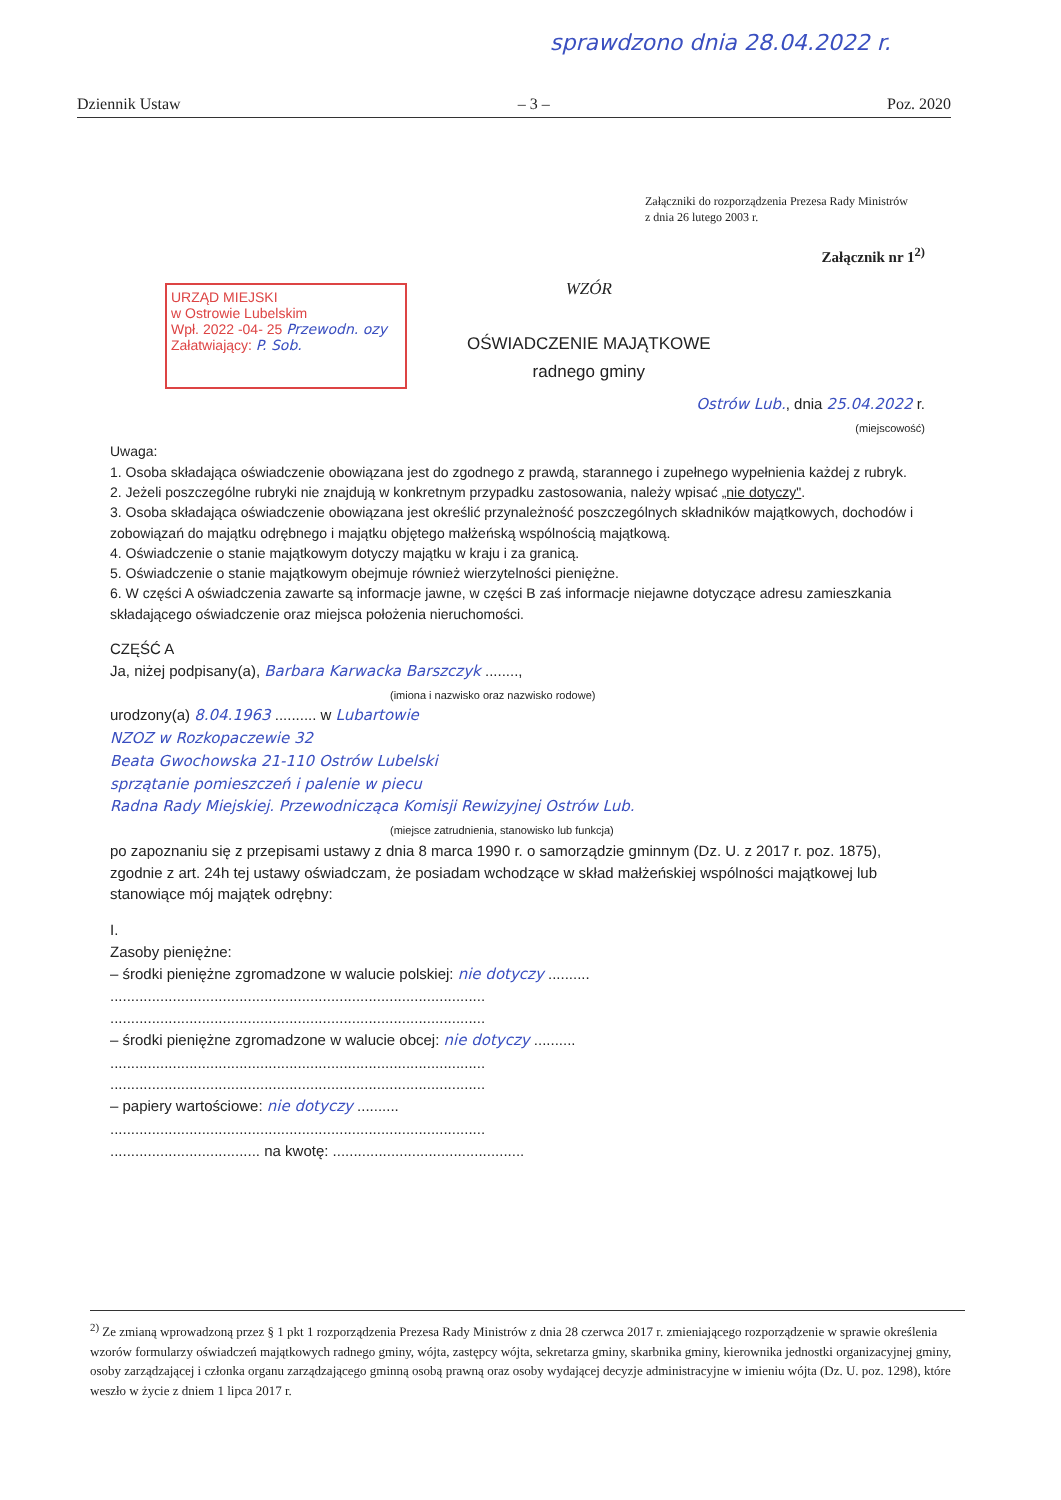spraw­dzono dnia 28.04.2022 r.
Dziennik Ustaw – 3 – Poz. 2020
Załączniki do rozporządzenia Prezesa Rady Ministrów
z dnia 26 lutego 2003 r.
Załącznik nr 1<sup>2)</sup>
URZĄD MIEJSKI
w Ostrowie Lubelskim
Wpł. 2022 -04- 25 Przewodn. ozy
Załatwiający: P. Sob.
WZÓR
OŚWIADCZENIE MAJĄTKOWE
radnego gminy
Ostrów Lub., dnia 25.04.2022 r.
(miejscowość)
Uwaga:
1. Osoba składająca oświadczenie obowiązana jest do zgodnego z prawdą, starannego i zupełnego wypełnienia każdej z rubryk.
2. Jeżeli poszczególne rubryki nie znajdują w konkretnym przypadku zastosowania, należy wpisać „nie dotyczy".
3. Osoba składająca oświadczenie obowiązana jest określić przynależność poszczególnych składników majątkowych, dochodów i zobowiązań do majątku odrębnego i majątku objętego małżeńską wspólnością majątkową.
4. Oświadczenie o stanie majątkowym dotyczy majątku w kraju i za granicą.
5. Oświadczenie o stanie majątkowym obejmuje również wierzytelności pieniężne.
6. W części A oświadczenia zawarte są informacje jawne, w części B zaś informacje niejawne dotyczące adresu zamieszkania składającego oświadczenie oraz miejsca położenia nieruchomości.
CZĘŚĆ A
Ja, niżej podpisany(a), Barbara Karwacka Barszczyk ........,
(imiona i nazwisko oraz nazwisko rodowe)
urodzony(a) 8.04.1963 .......... w Lubartowie
NZOZ w Rozkopaczewie 32
Beata Gwochowska 21-110 Ostrów Lubelski
sprzątanie pomieszczeń i palenie w piecu
Radna Rady Miejskiej. Przewodnicząca Komisji Rewizyjnej Ostrów Lub.
(miejsce zatrudnienia, stanowisko lub funkcja)
po zapoznaniu się z przepisami ustawy z dnia 8 marca 1990 r. o samorządzie gminnym (Dz. U. z 2017 r. poz. 1875), zgodnie z art. 24h tej ustawy oświadczam, że posiadam wchodzące w skład małżeńskiej wspólności majątkowej lub stanowiące mój majątek odrębny:
I.
Zasoby pieniężne:
– środki pieniężne zgromadzone w walucie polskiej: nie dotyczy ..........
..........................................................................................
..........................................................................................
– środki pieniężne zgromadzone w walucie obcej: nie dotyczy ..........
..........................................................................................
..........................................................................................
– papiery wartościowe: nie dotyczy ..........
..........................................................................................
.................................... na kwotę: ..............................................
<sup>2)</sup> Ze zmianą wprowadzoną przez § 1 pkt 1 rozporządzenia Prezesa Rady Ministrów z dnia 28 czerwca 2017 r. zmieniającego rozporządzenie w sprawie określenia wzorów formularzy oświadczeń majątkowych radnego gminy, wójta, zastępcy wójta, sekretarza gminy, skarbnika gminy, kierownika jednostki organizacyjnej gminy, osoby zarządzającej i członka organu zarządzającego gminną osobą prawną oraz osoby wydającej decyzje administracyjne w imieniu wójta (Dz. U. poz. 1298), które weszło w życie z dniem 1 lipca 2017 r.